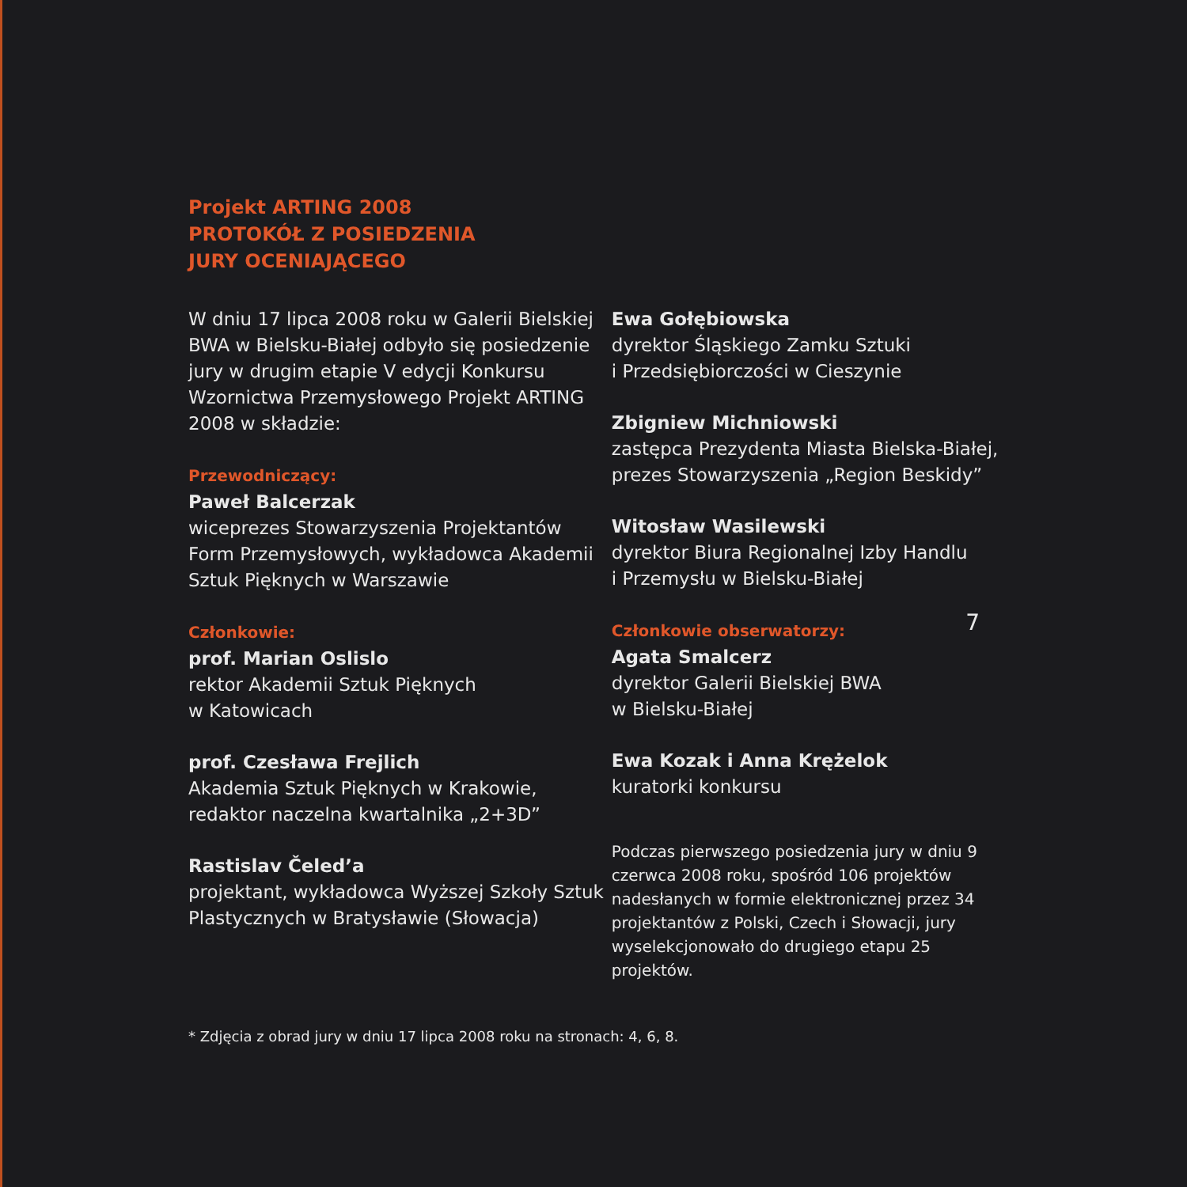Projekt ARTING 2008
PROTOKÓŁ Z POSIEDZENIA
JURY OCENIAJĄCEGO
W dniu 17 lipca 2008 roku w Galerii Bielskiej BWA w Bielsku-Białej odbyło się posiedzenie jury w drugim etapie V edycji Konkursu Wzornictwa Przemysłowego Projekt ARTING 2008 w składzie:
Przewodniczący:
Paweł Balcerzak
wiceprezes Stowarzyszenia Projektantów Form Przemysłowych, wykładowca Akademii Sztuk Pięknych w Warszawie
Członkowie:
prof. Marian Oslislo
rektor Akademii Sztuk Pięknych
w Katowicach
prof. Czesława Frejlich
Akademia Sztuk Pięknych w Krakowie, redaktor naczelna kwartalnika „2+3D”
Rastislav Čeled’a
projektant, wykładowca Wyższej Szkoły Sztuk Plastycznych w Bratysławie (Słowacja)
Ewa Gołębiowska
dyrektor Śląskiego Zamku Sztuki
i Przedsiębiorczości w Cieszynie
Zbigniew Michniowski
zastępca Prezydenta Miasta Bielska-Białej, prezes Stowarzyszenia „Region Beskidy”
Witosław Wasilewski
dyrektor Biura Regionalnej Izby Handlu
i Przemysłu w Bielsku-Białej
Członkowie obserwatorzy:
Agata Smalcerz
dyrektor Galerii Bielskiej BWA
w Bielsku-Białej
Ewa Kozak i Anna Krężelok
kuratorki konkursu
Podczas pierwszego posiedzenia jury w dniu 9 czerwca 2008 roku, spośród 106 projektów nadesłanych w formie elektronicznej przez 34 projektantów z Polski, Czech i Słowacji, jury wyselekcjonowało do drugiego etapu 25 projektów.
* Zdjęcia z obrad jury w dniu 17 lipca 2008 roku na stronach: 4, 6, 8.
7